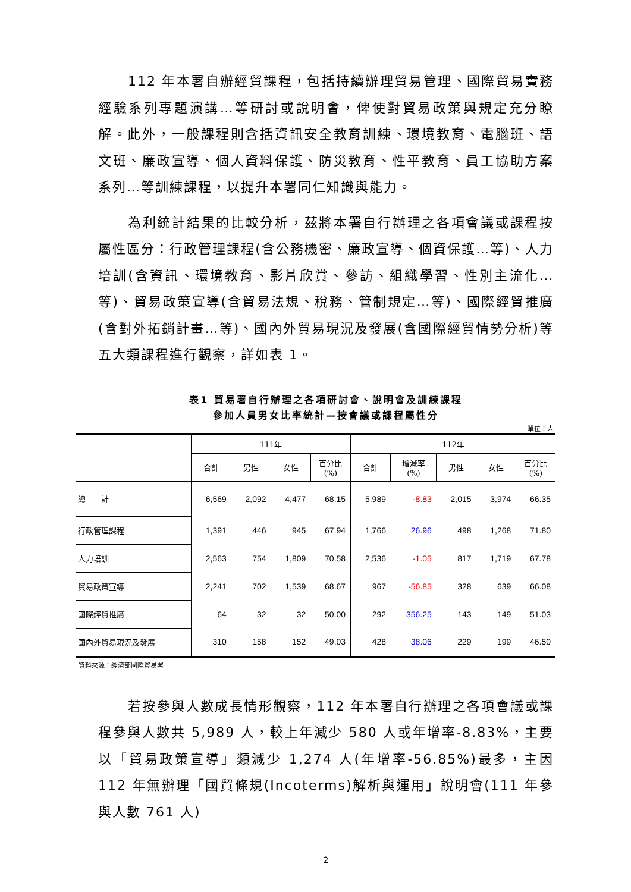112 年本署自辦經貿課程，包括持續辦理貿易管理、國際貿易實務經驗系列專題演講…等研討或說明會，俾使對貿易政策與規定充分瞭解。此外，一般課程則含括資訊安全教育訓練、環境教育、電腦班、語文班、廉政宣導、個人資料保護、防災教育、性平教育、員工協助方案系列…等訓練課程，以提升本署同仁知識與能力。
為利統計結果的比較分析，茲將本署自行辦理之各項會議或課程按屬性區分：行政管理課程(含公務機密、廉政宣導、個資保護…等)、人力培訓(含資訊、環境教育、影片欣賞、參訪、組織學習、性別主流化…等)、貿易政策宣導(含貿易法規、稅務、管制規定…等)、國際經貿推廣(含對外拓銷計畫…等)、國內外貿易現況及發展(含國際經貿情勢分析)等五大類課程進行觀察，詳如表 1。
表1 貿易署自行辦理之各項研討會、說明會及訓練課程
參加人員男女比率統計—按會議或課程屬性分
單位：人
| | 111年 | | | | 112年 | | | | |
| --- | --- | --- | --- | --- | --- | --- | --- | --- | --- |
| | 合計 | 男性 | 女性 | 百分比 (%) | 合計 | 增減率 (%) | 男性 | 女性 | 百分比 (%) |
| 總 計 | 6,569 | 2,092 | 4,477 | 68.15 | 5,989 | -8.83 | 2,015 | 3,974 | 66.35 |
| 行政管理課程 | 1,391 | 446 | 945 | 67.94 | 1,766 | 26.96 | 498 | 1,268 | 71.80 |
| 人力培訓 | 2,563 | 754 | 1,809 | 70.58 | 2,536 | -1.05 | 817 | 1,719 | 67.78 |
| 貿易政策宣導 | 2,241 | 702 | 1,539 | 68.67 | 967 | -56.85 | 328 | 639 | 66.08 |
| 國際經貿推廣 | 64 | 32 | 32 | 50.00 | 292 | 356.25 | 143 | 149 | 51.03 |
| 國內外貿易現況及發展 | 310 | 158 | 152 | 49.03 | 428 | 38.06 | 229 | 199 | 46.50 |
資料來源：經濟部國際貿易署
若按參與人數成長情形觀察，112 年本署自行辦理之各項會議或課程參與人數共 5,989 人，較上年減少 580 人或年增率-8.83%，主要以「貿易政策宣導」類減少 1,274 人(年增率-56.85%)最多，主因 112 年無辦理「國貿條規(Incoterms)解析與運用」說明會(111 年參與人數 761 人)
2